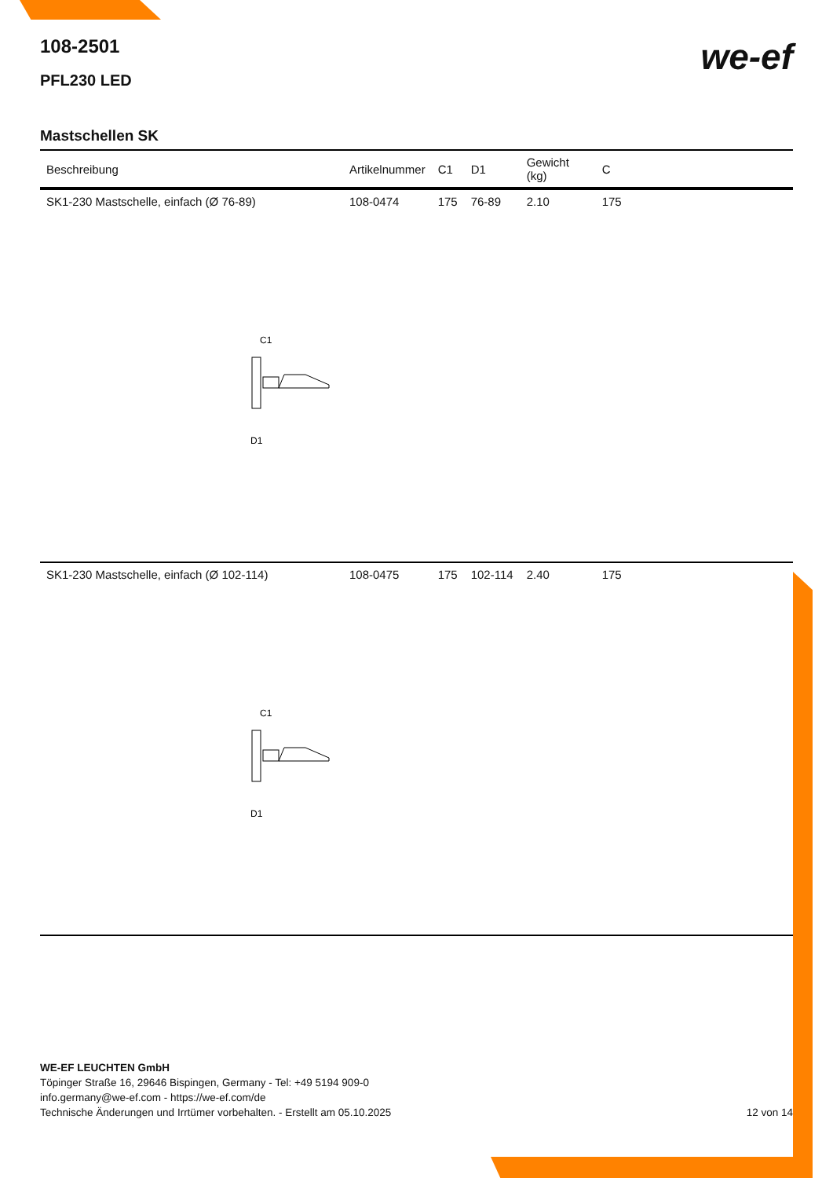we-ef
108-2501
PFL230 LED
Mastschellen SK
| Beschreibung | Artikelnummer | C1 | D1 | Gewicht (kg) | C |
| --- | --- | --- | --- | --- | --- |
| SK1-230 Mastschelle, einfach (Ø 76-89) C1 D1 | 108-0474 | 175 | 76-89 | 2.10 | 175 |
| SK1-230 Mastschelle, einfach (Ø 102-114) C1 D1 | 108-0475 | 175 | 102-114 | 2.40 | 175 |
WE-EF LEUCHTEN GmbH
Töpinger Straße 16, 29646 Bispingen, Germany - Tel: +49 5194 909-0
info.germany@we-ef.com - https://we-ef.com/de
Technische Änderungen und Irrtümer vorbehalten. - Erstellt am 05.10.2025 12 von 14